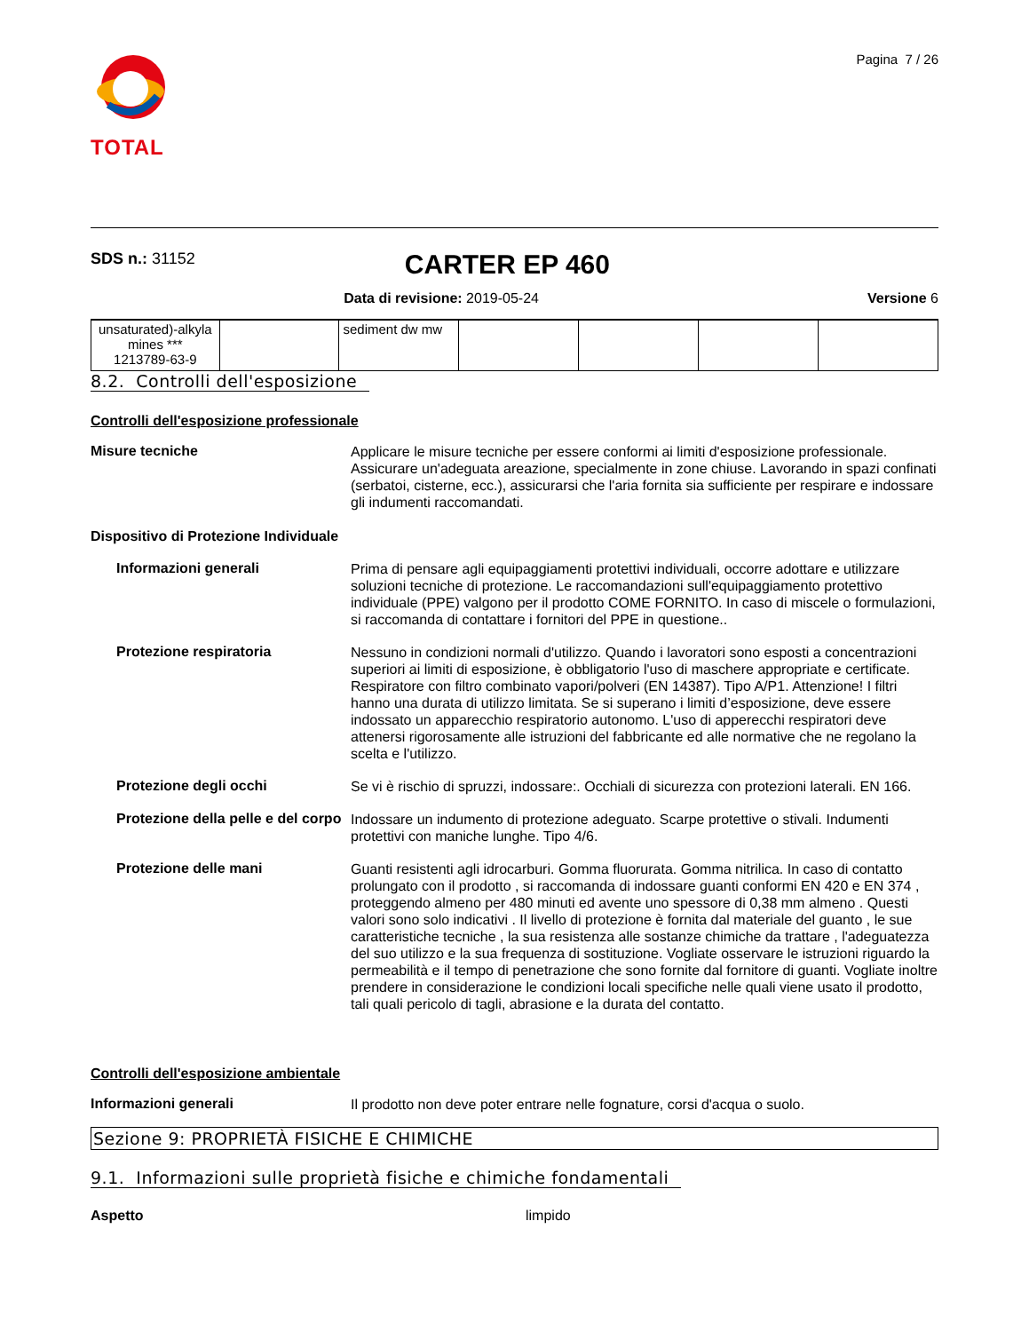TOTAL
Pagina 7 / 26
SDS n.: 31152
CARTER EP 460
Data di revisione: 2019-05-24 Versione 6
| unsaturated)-alkyla mines *** 1213789-63-9 | | sediment dw mw | | | | |
8.2. Controlli dell'esposizione
Controlli dell'esposizione professionale
Misure tecniche
Applicare le misure tecniche per essere conformi ai limiti d'esposizione professionale. Assicurare un'adeguata areazione, specialmente in zone chiuse. Lavorando in spazi confinati (serbatoi, cisterne, ecc.), assicurarsi che l'aria fornita sia sufficiente per respirare e indossare gli indumenti raccomandati.
Dispositivo di Protezione Individuale
Informazioni generali
Prima di pensare agli equipaggiamenti protettivi individuali, occorre adottare e utilizzare soluzioni tecniche di protezione. Le raccomandazioni sull'equipaggiamento protettivo individuale (PPE) valgono per il prodotto COME FORNITO. In caso di miscele o formulazioni, si raccomanda di contattare i fornitori del PPE in questione..
Protezione respiratoria
Nessuno in condizioni normali d'utilizzo. Quando i lavoratori sono esposti a concentrazioni superiori ai limiti di esposizione, è obbligatorio l'uso di maschere appropriate e certificate. Respiratore con filtro combinato vapori/polveri (EN 14387). Tipo A/P1. Attenzione! I filtri hanno una durata di utilizzo limitata. Se si superano i limiti d’esposizione, deve essere indossato un apparecchio respiratorio autonomo. L'uso di apperecchi respiratori deve attenersi rigorosamente alle istruzioni del fabbricante ed alle normative che ne regolano la scelta e l'utilizzo.
Protezione degli occhi
Se vi è rischio di spruzzi, indossare:. Occhiali di sicurezza con protezioni laterali. EN 166.
Protezione della pelle e del corpo
Indossare un indumento di protezione adeguato. Scarpe protettive o stivali. Indumenti protettivi con maniche lunghe. Tipo 4/6.
Protezione delle mani
Guanti resistenti agli idrocarburi. Gomma fluorurata. Gomma nitrilica. In caso di contatto prolungato con il prodotto , si raccomanda di indossare guanti conformi EN 420 e EN 374 , proteggendo almeno per 480 minuti ed avente uno spessore di 0,38 mm almeno . Questi valori sono solo indicativi . Il livello di protezione è fornita dal materiale del guanto , le sue caratteristiche tecniche , la sua resistenza alle sostanze chimiche da trattare , l'adeguatezza del suo utilizzo e la sua frequenza di sostituzione. Vogliate osservare le istruzioni riguardo la permeabilità e il tempo di penetrazione che sono fornite dal fornitore di guanti. Vogliate inoltre prendere in considerazione le condizioni locali specifiche nelle quali viene usato il prodotto, tali quali pericolo di tagli, abrasione e la durata del contatto.
Controlli dell'esposizione ambientale
Informazioni generali
Il prodotto non deve poter entrare nelle fognature, corsi d'acqua o suolo.
Sezione 9: PROPRIETÀ FISICHE E CHIMICHE
9.1. Informazioni sulle proprietà fisiche e chimiche fondamentali
Aspetto limpido